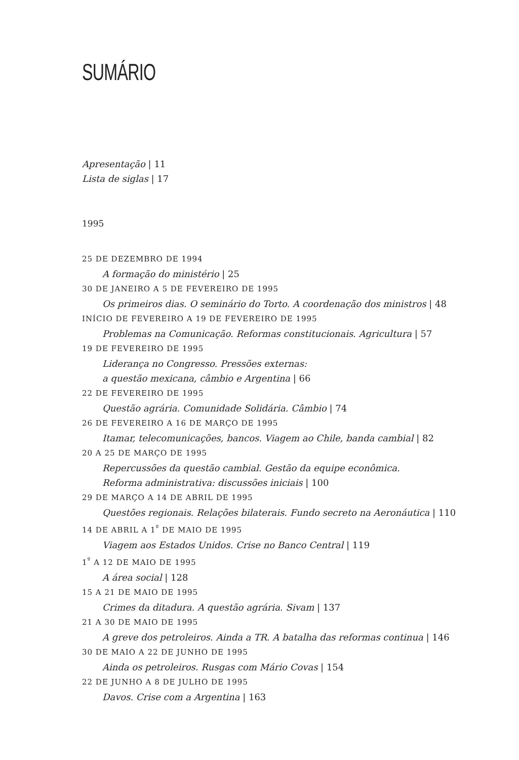SUMÁRIO
Apresentação | 11
Lista de siglas | 17
1995
25 DE DEZEMBRO DE 1994
A formação do ministério | 25
30 DE JANEIRO A 5 DE FEVEREIRO DE 1995
Os primeiros dias. O seminário do Torto. A coordenação dos ministros | 48
INÍCIO DE FEVEREIRO A 19 DE FEVEREIRO DE 1995
Problemas na Comunicação. Reformas constitucionais. Agricultura | 57
19 DE FEVEREIRO DE 1995
Liderança no Congresso. Pressões externas:
a questão mexicana, câmbio e Argentina | 66
22 DE FEVEREIRO DE 1995
Questão agrária. Comunidade Solidária. Câmbio | 74
26 DE FEVEREIRO A 16 DE MARÇO DE 1995
Itamar, telecomunicações, bancos. Viagem ao Chile, banda cambial | 82
20 A 25 DE MARÇO DE 1995
Repercussões da questão cambial. Gestão da equipe econômica.
Reforma administrativa: discussões iniciais | 100
29 DE MARÇO A 14 DE ABRIL DE 1995
Questões regionais. Relações bilaterais. Fundo secreto na Aeronáutica | 110
14 DE ABRIL A 1<sup>º</sup> DE MAIO DE 1995
Viagem aos Estados Unidos. Crise no Banco Central | 119
1<sup>º</sup> A 12 DE MAIO DE 1995
A área social | 128
15 A 21 DE MAIO DE 1995
Crimes da ditadura. A questão agrária. Sivam | 137
21 A 30 DE MAIO DE 1995
A greve dos petroleiros. Ainda a TR. A batalha das reformas continua | 146
30 DE MAIO A 22 DE JUNHO DE 1995
Ainda os petroleiros. Rusgas com Mário Covas | 154
22 DE JUNHO A 8 DE JULHO DE 1995
Davos. Crise com a Argentina | 163